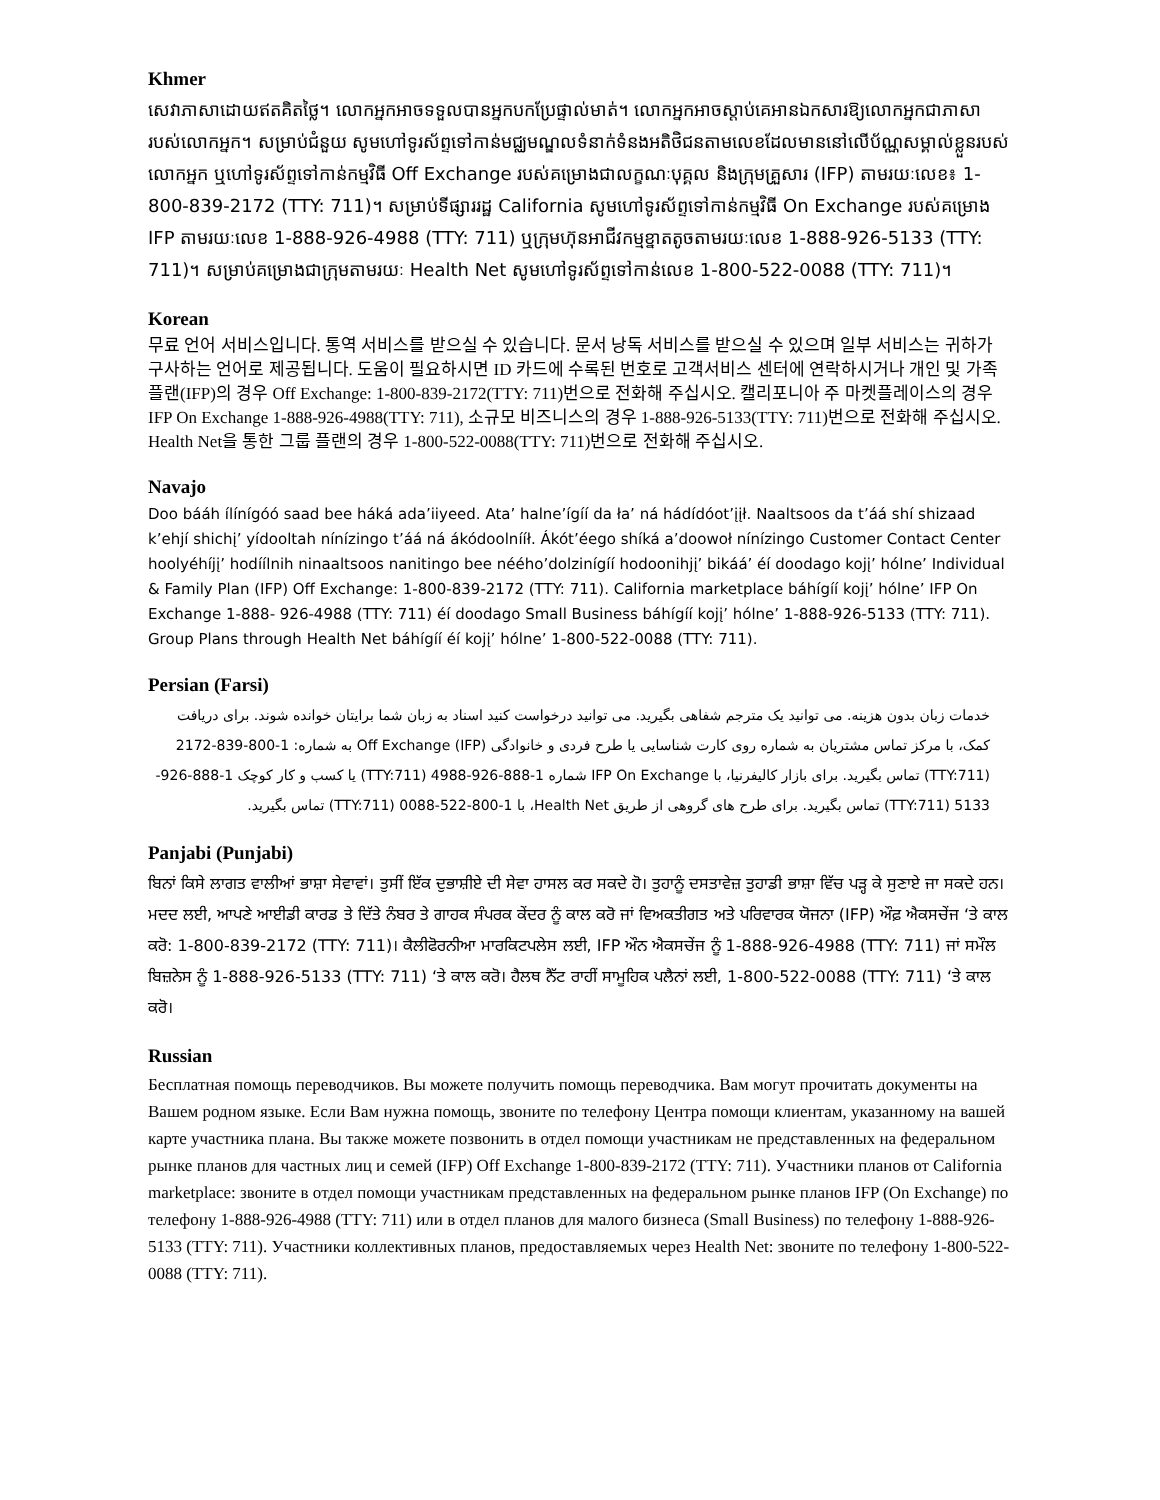Khmer
សេវាភាសាដោយឥតគិតថ្លៃ។ លោកអ្នកអាចទទួលបានអ្នកបកប្រែផ្ទាល់មាត់។ លោកអ្នកអាចស្តាប់គេអានឯកសារឱ្យលោកអ្នកជាភាសារបស់លោកអ្នក។ សម្រាប់ជំនួយ សូមហៅទូរស័ព្ទទៅកាន់មជ្ឈមណ្ឌលទំនាក់ទំនងអតិថិជនតាមលេខដែលមាននៅលើប័ណ្ណសម្គាល់ខ្លួនរបស់លោកអ្នក ឬហៅទូរស័ព្ទទៅកាន់កម្មវិធី Off Exchange របស់គម្រោងជាលក្ខណៈបុគ្គល និងក្រុមគ្រួសារ (IFP) តាមរយៈលេខ៖ 1-800-839-2172 (TTY: 711)។ សម្រាប់ទីផ្សាររដ្ឋ California សូមហៅទូរស័ព្ទទៅកាន់កម្មវិធី On Exchange របស់គម្រោង IFP តាមរយៈលេខ 1-888-926-4988 (TTY: 711) ឬក្រុមហ៊ុនអាជីវកម្មខ្នាតតូចតាមរយៈលេខ 1-888-926-5133 (TTY: 711)។ សម្រាប់គម្រោងជាក្រុមតាមរយៈ Health Net សូមហៅទូរស័ព្ទទៅកាន់លេខ 1-800-522-0088 (TTY: 711)។
Korean
무료 언어 서비스입니다. 통역 서비스를 받으실 수 있습니다. 문서 낭독 서비스를 받으실 수 있으며 일부 서비스는 귀하가 구사하는 언어로 제공됩니다. 도움이 필요하시면 ID 카드에 수록된 번호로 고객서비스 센터에 연락하시거나 개인 및 가족 플랜(IFP)의 경우 Off Exchange: 1-800-839-2172(TTY: 711)번으로 전화해 주십시오. 캘리포니아 주 마켓플레이스의 경우 IFP On Exchange 1-888-926-4988(TTY: 711), 소규모 비즈니스의 경우 1-888-926-5133(TTY: 711)번으로 전화해 주십시오. Health Net을 통한 그룹 플랜의 경우 1-800-522-0088(TTY: 711)번으로 전화해 주십시오.
Navajo
Doo bááh ílínígóó saad bee háká ada’iiyeed. Ata’ halne’ígíí da ła’ ná hádídóot’įįł. Naaltsoos da t’áá shí shizaad k’ehjí shichį’ yídooltah nínízingo t’áá ná ákódoolnííł. Ákót’éego shíká a’doowoł nínízingo Customer Contact Center hoolyéhíjį’ hodíílnih ninaaltsoos nanitingo bee néého’dolzinígíí hodoonihjį’ bikáá’ éí doodago kojį’ hólne’ Individual & Family Plan (IFP) Off Exchange: 1-800-839-2172 (TTY: 711). California marketplace báhígíí kojį’ hólne’ IFP On Exchange 1-888- 926-4988 (TTY: 711) éí doodago Small Business báhígíí kojį’ hólne’ 1-888-926-5133 (TTY: 711). Group Plans through Health Net báhígíí éí kojį’ hólne’ 1-800-522-0088 (TTY: 711).
Persian (Farsi)
خدمات زبان بدون هزینه. می توانید یک مترجم شفاهی بگیرید. می توانید درخواست کنید اسناد به زبان شما برایتان خوانده شوند. برای دریافت کمک، با مرکز تماس مشتریان به شماره روی کارت شناسایی یا طرح فردی و خانوادگی (IFP) Off Exchange به شماره: 1-800-839-2172 (TTY:711) تماس بگیرید. برای بازار کالیفرنیا، با IFP On Exchange شماره 1-888-926-4988 (TTY:711) یا کسب و کار کوچک 1-888-926-5133 (TTY:711) تماس بگیرید. برای طرح های گروهی از طریق Health Net، با 1-800-522-0088 (TTY:711) تماس بگیرید.
Panjabi (Punjabi)
ਬਿਨਾਂ ਕਿਸੇ ਲਾਗਤ ਵਾਲੀਆਂ ਭਾਸ਼ਾ ਸੇਵਾਵਾਂ। ਤੁਸੀਂ ਇੱਕ ਦੁਭਾਸ਼ੀਏ ਦੀ ਸੇਵਾ ਹਾਸਲ ਕਰ ਸਕਦੇ ਹੋ। ਤੁਹਾਨੂੰ ਦਸਤਾਵੇਜ਼ ਤੁਹਾਡੀ ਭਾਸ਼ਾ ਵਿੱਚ ਪੜ੍ਹ ਕੇ ਸੁਣਾਏ ਜਾ ਸਕਦੇ ਹਨ। ਮਦਦ ਲਈ, ਆਪਣੇ ਆਈਡੀ ਕਾਰਡ ਤੇ ਦਿੱਤੇ ਨੰਬਰ ਤੇ ਗਾਹਕ ਸੰਪਰਕ ਕੇਂਦਰ ਨੂੰ ਕਾਲ ਕਰੋ ਜਾਂ ਵਿਅਕਤੀਗਤ ਅਤੇ ਪਰਿਵਾਰਕ ਯੋਜਨਾ (IFP) ਔਫ਼ ਐਕਸਚੇਂਜ ‘ਤੇ ਕਾਲ ਕਰੋ: 1-800-839-2172 (TTY: 711)। ਕੈਲੀਫੋਰਨੀਆ ਮਾਰਕਿਟਪਲੇਸ ਲਈ, IFP ਔਨ ਐਕਸਚੇਂਜ ਨੂੰ 1-888-926-4988 (TTY: 711) ਜਾਂ ਸਮੌਲ ਬਿਜ਼ਨੇਸ ਨੂੰ 1-888-926-5133 (TTY: 711) ‘ਤੇ ਕਾਲ ਕਰੋ। ਹੈਲਥ ਨੈੱਟ ਰਾਹੀਂ ਸਾਮੂਹਿਕ ਪਲੈਨਾਂ ਲਈ, 1-800-522-0088 (TTY: 711) ‘ਤੇ ਕਾਲ ਕਰੋ।
Russian
Бесплатная помощь переводчиков. Вы можете получить помощь переводчика. Вам могут прочитать документы на Вашем родном языке. Если Вам нужна помощь, звоните по телефону Центра помощи клиентам, указанному на вашей карте участника плана. Вы также можете позвонить в отдел помощи участникам не представленных на федеральном рынке планов для частных лиц и семей (IFP) Off Exchange 1-800-839-2172 (TTY: 711). Участники планов от California marketplace: звоните в отдел помощи участникам представленных на федеральном рынке планов IFP (On Exchange) по телефону 1-888-926-4988 (TTY: 711) или в отдел планов для малого бизнеса (Small Business) по телефону 1-888-926-5133 (TTY: 711). Участники коллективных планов, предоставляемых через Health Net: звоните по телефону 1-800-522-0088 (TTY: 711).